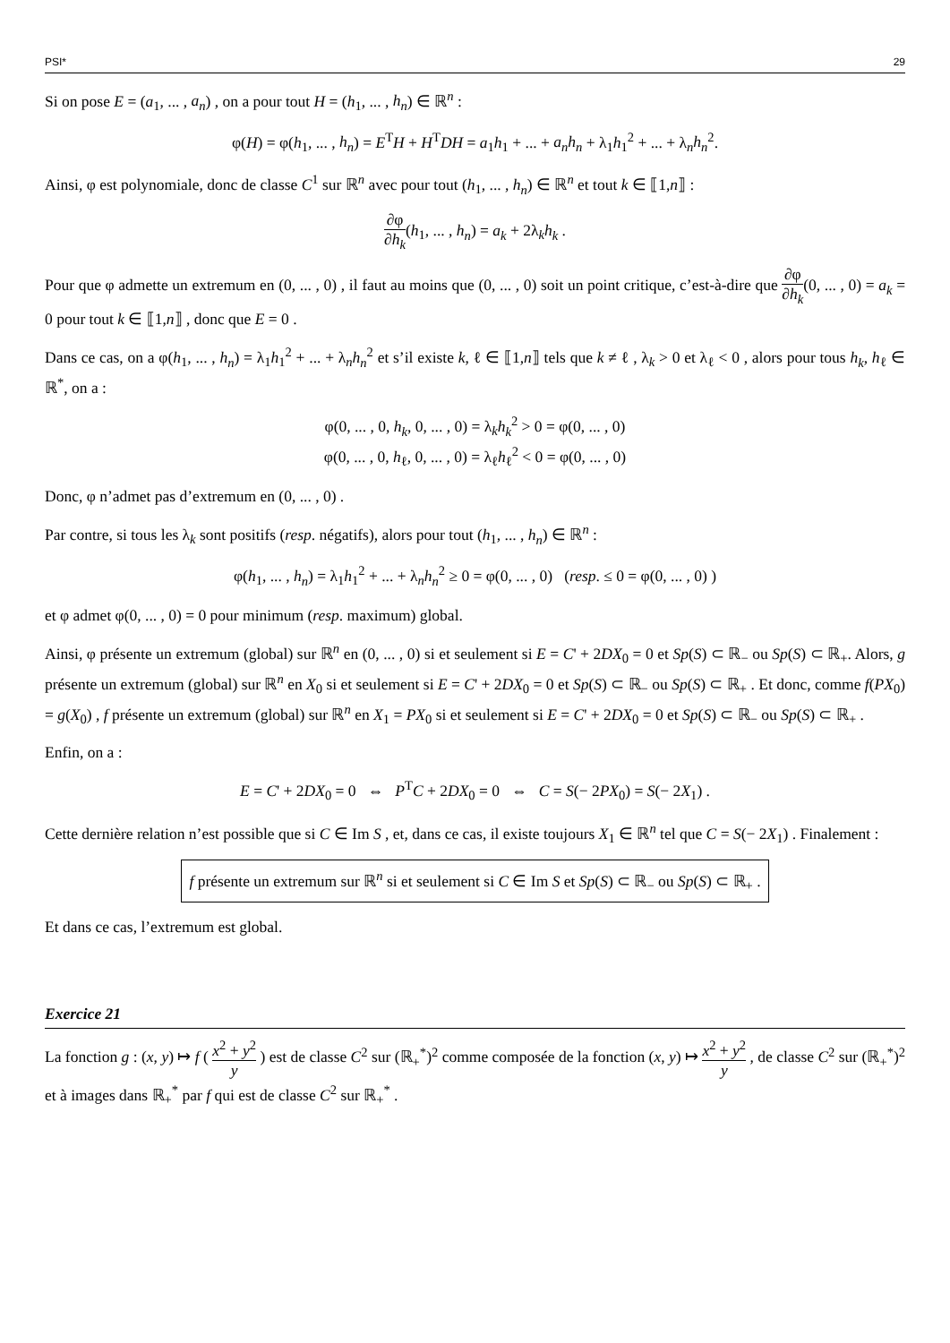PSI* 29
Si on pose E = (a<sub>1</sub>, ... , a<sub>n</sub>) , on a pour tout H = (h<sub>1</sub>, ... , h<sub>n</sub>) ∈ ℝ<sup>n</sup> :
φ(H) = φ(h<sub>1</sub>, ... , h<sub>n</sub>) = E<sup>T</sup>H + H<sup>T</sup>DH = a<sub>1</sub>h<sub>1</sub> + ... + a<sub>n</sub>h<sub>n</sub> + λ<sub>1</sub>h<sub>1</sub><sup>2</sup> + ... + λ<sub>n</sub>h<sub>n</sub><sup>2</sup>.
Ainsi, φ est polynomiale, donc de classe C<sup>1</sup> sur ℝ<sup>n</sup> avec pour tout (h<sub>1</sub>, ... , h<sub>n</sub>) ∈ ℝ<sup>n</sup> et tout k ∈ ⟦1,n⟧ :
∂φ ∂h<sub>k</sub>(h<sub>1</sub>, ... , h<sub>n</sub>) = a<sub>k</sub> + 2λ<sub>k</sub>h<sub>k</sub> .
Pour que φ admette un extremum en (0, ... , 0) , il faut au moins que (0, ... , 0) soit un point critique, c’est-à-dire que ∂φ ∂h<sub>k</sub>(0, ... , 0) = a<sub>k</sub> = 0 pour tout k ∈ ⟦1,n⟧ , donc que E = 0 .
Dans ce cas, on a φ(h<sub>1</sub>, ... , h<sub>n</sub>) = λ<sub>1</sub>h<sub>1</sub><sup>2</sup> + ... + λ<sub>n</sub>h<sub>n</sub><sup>2</sup> et s’il existe k, ℓ ∈ ⟦1,n⟧ tels que k ≠ ℓ , λ<sub>k</sub> > 0 et λ<sub>ℓ</sub> < 0 , alors pour tous h<sub>k</sub>, h<sub>ℓ</sub> ∈ ℝ<sup>*</sup>, on a :
φ(0, ... , 0, h<sub>k</sub>, 0, ... , 0) = λ<sub>k</sub>h<sub>k</sub><sup>2</sup> > 0 = φ(0, ... , 0)
φ(0, ... , 0, h<sub>ℓ</sub>, 0, ... , 0) = λ<sub>ℓ</sub>h<sub>ℓ</sub><sup>2</sup> < 0 = φ(0, ... , 0)
Donc, φ n’admet pas d’extremum en (0, ... , 0) .
Par contre, si tous les λ<sub>k</sub> sont positifs (resp. négatifs), alors pour tout (h<sub>1</sub>, ... , h<sub>n</sub>) ∈ ℝ<sup>n</sup> :
φ(h<sub>1</sub>, ... , h<sub>n</sub>) = λ<sub>1</sub>h<sub>1</sub><sup>2</sup> + ... + λ<sub>n</sub>h<sub>n</sub><sup>2</sup> ≥ 0 = φ(0, ... , 0) (resp. ≤ 0 = φ(0, ... , 0) )
et φ admet φ(0, ... , 0) = 0 pour minimum (resp. maximum) global.
Ainsi, φ présente un extremum (global) sur ℝ<sup>n</sup> en (0, ... , 0) si et seulement si E = C' + 2DX<sub>0</sub> = 0 et Sp(S) ⊂ ℝ<sub>−</sub> ou Sp(S) ⊂ ℝ<sub>+</sub>. Alors, g présente un extremum (global) sur ℝ<sup>n</sup> en X<sub>0</sub> si et seulement si E = C' + 2DX<sub>0</sub> = 0 et Sp(S) ⊂ ℝ<sub>−</sub> ou Sp(S) ⊂ ℝ<sub>+</sub> . Et donc, comme f(PX<sub>0</sub>) = g(X<sub>0</sub>) , f présente un extremum (global) sur ℝ<sup>n</sup> en X<sub>1</sub> = PX<sub>0</sub> si et seulement si E = C' + 2DX<sub>0</sub> = 0 et Sp(S) ⊂ ℝ<sub>−</sub> ou Sp(S) ⊂ ℝ<sub>+</sub> .
Enfin, on a :
E = C' + 2DX<sub>0</sub> = 0 ⇔ P<sup>T</sup>C + 2DX<sub>0</sub> = 0 ⇔ C = S(− 2PX<sub>0</sub>) = S(− 2X<sub>1</sub>) .
Cette dernière relation n’est possible que si C ∈ Im S , et, dans ce cas, il existe toujours X<sub>1</sub> ∈ ℝ<sup>n</sup> tel que C = S(− 2X<sub>1</sub>) . Finalement :
f présente un extremum sur ℝ<sup>n</sup> si et seulement si C ∈ Im S et Sp(S) ⊂ ℝ<sub>−</sub> ou Sp(S) ⊂ ℝ<sub>+</sub> .
Et dans ce cas, l’extremum est global.
Exercice 21
La fonction g : (x, y) ↦ f ( x<sup>2</sup> + y<sup>2</sup> y ) est de classe C<sup>2</sup> sur (ℝ<sub>+</sub><sup>*</sup>)<sup>2</sup> comme composée de la fonction (x, y) ↦ x<sup>2</sup> + y<sup>2</sup> y , de classe C<sup>2</sup> sur (ℝ<sub>+</sub><sup>*</sup>)<sup>2</sup> et à images dans ℝ<sub>+</sub><sup>*</sup> par f qui est de classe C<sup>2</sup> sur ℝ<sub>+</sub><sup>*</sup> .